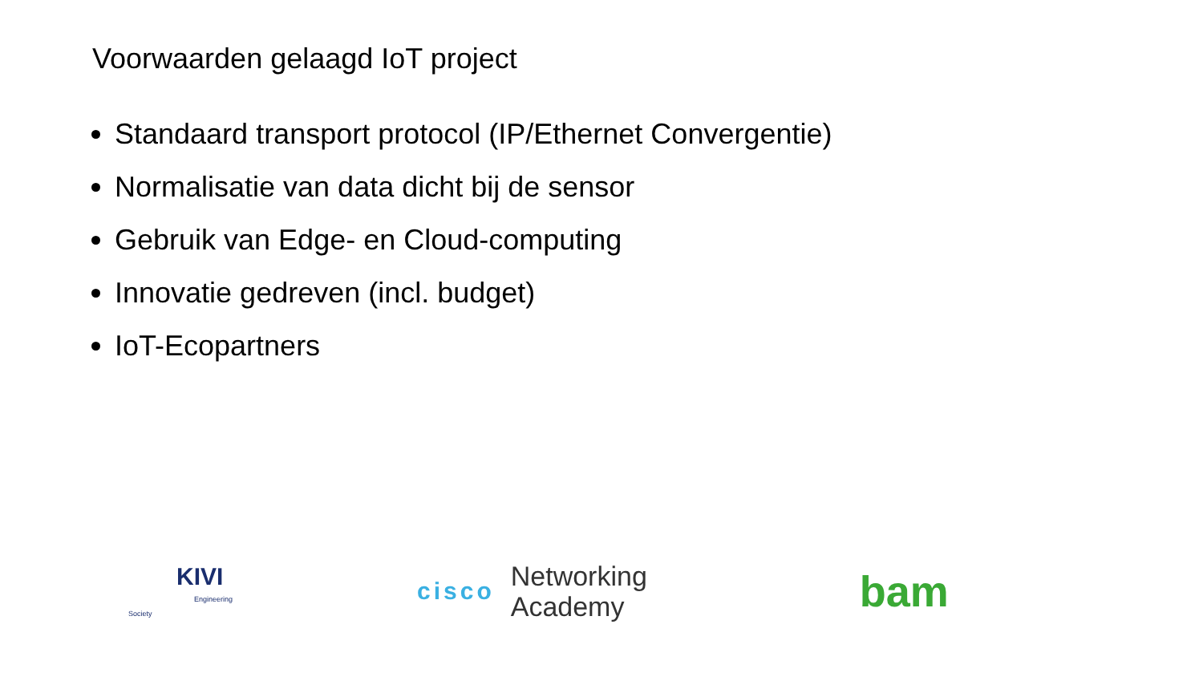Voorwaarden gelaagd IoT project
Standaard transport protocol (IP/Ethernet Convergentie)
Normalisatie van data dicht bij de sensor
Gebruik van Edge- en Cloud-computing
Innovatie gedreven (incl. budget)
IoT-Ecopartners
KIVI
Engineering Society
cisco
Networking
Academy
bam